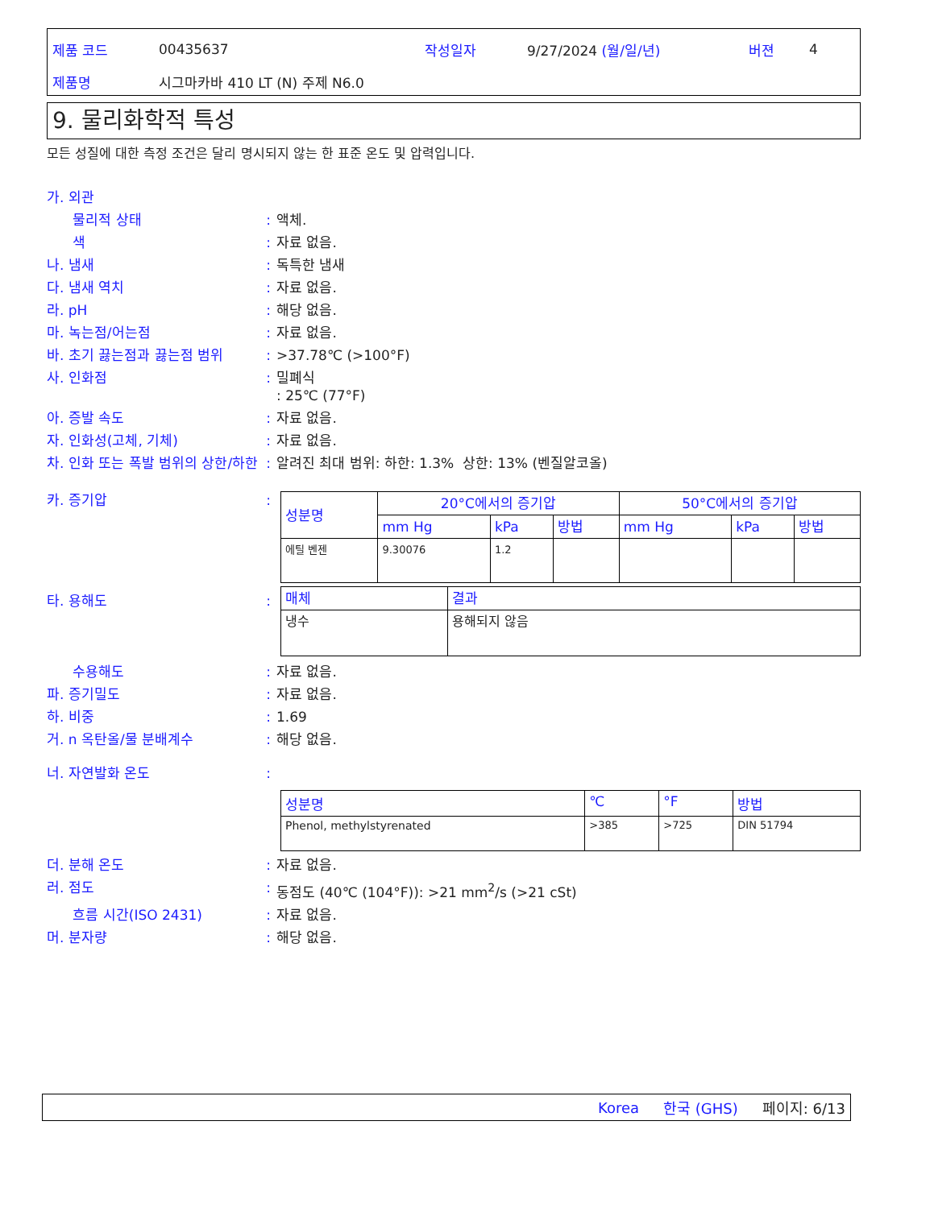제품 코드 00435637 작성일자 9/27/2024 (월/일/년) 버젼 4
제품명 시그마카바 410 LT (N) 주제 N6.0
9. 물리화학적 특성
모든 성질에 대한 측정 조건은 달리 명시되지 않는 한 표준 온도 및 압력입니다.
가. 외관
물리적 상태: 액체.
색: 자료 없음.
나. 냄새: 독특한 냄새
다. 냄새 역치: 자료 없음.
라. pH: 해당 없음.
마. 녹는점/어는점: 자료 없음.
바. 초기 끓는점과 끓는점 범위: >37.78℃ (>100°F)
사. 인화점: 밀폐식
: 25℃ (77°F)
아. 증발 속도: 자료 없음.
자. 인화성(고체, 기체): 자료 없음.
차. 인화 또는 폭발 범위의 상한/하한: 알려진 최대 범위: 하한: 1.3% 상한: 13% (벤질알코올)
카. 증기압:
| 성분명 | 20°C에서의 증기압 | | | 50°C에서의 증기압 | | |
| --- | --- | --- | --- | --- | --- | --- |
| | mm Hg | kPa | 방법 | mm Hg | kPa | 방법 |
| 에틸 벤젠 | 9.30076 | 1.2 | | | | |
| 매체 | 결과 |
| --- | --- |
| 냉수 | 용해되지 않음 |
타. 용해도:
수용해도: 자료 없음.
파. 증기밀도: 자료 없음.
하. 비중: 1.69
거. n 옥탄올/물 분배계수: 해당 없음.
너. 자연발화 온도:
| 성분명 | ℃ | °F | 방법 |
| --- | --- | --- | --- |
| Phenol, methylstyrenated | >385 | >725 | DIN 51794 |
더. 분해 온도: 자료 없음.
러. 점도: 동점도 (40℃ (104°F)): >21 mm<sup>2</sup>/s (>21 cSt)
흐름 시간(ISO 2431): 자료 없음.
머. 분자량: 해당 없음.
Korea 한국 (GHS) 페이지: 6/13